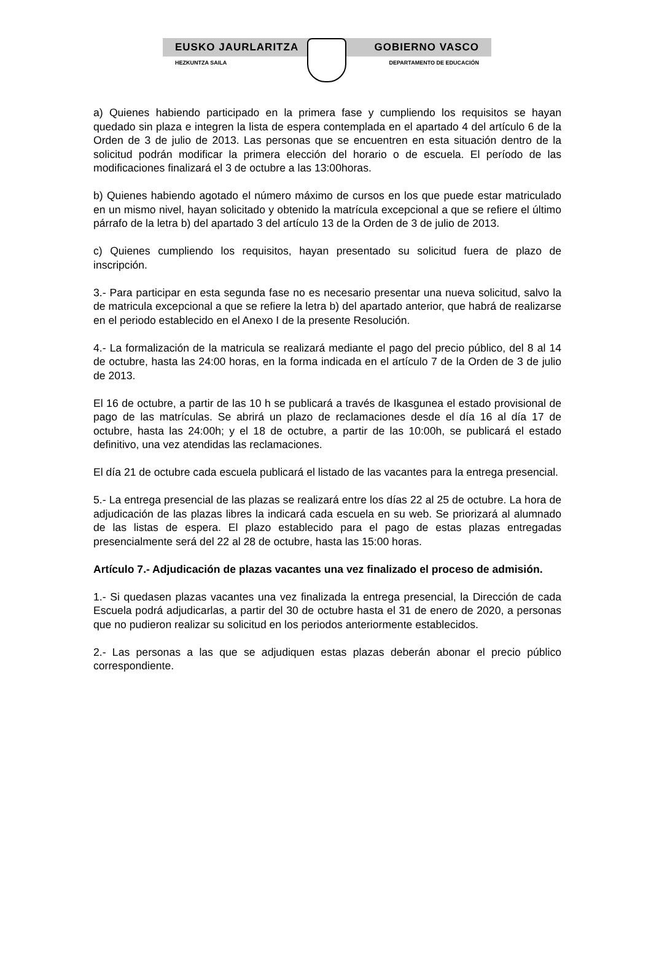EUSKO JAURLARITZA GOBIERNO VASCO
HEZKUNTZA SAILA DEPARTAMENTO DE EDUCACIÓN
a) Quienes habiendo participado en la primera fase y cumpliendo los requisitos se hayan quedado sin plaza e integren la lista de espera contemplada en el apartado 4 del artículo 6 de la Orden de 3 de julio de 2013. Las personas que se encuentren en esta situación dentro de la solicitud podrán modificar la primera elección del horario o de escuela. El período de las modificaciones finalizará el 3 de octubre a las 13:00horas.
b) Quienes habiendo agotado el número máximo de cursos en los que puede estar matriculado en un mismo nivel, hayan solicitado y obtenido la matrícula excepcional a que se refiere el último párrafo de la letra b) del apartado 3 del artículo 13 de la Orden de 3 de julio de 2013.
c) Quienes cumpliendo los requisitos, hayan presentado su solicitud fuera de plazo de inscripción.
3.- Para participar en esta segunda fase no es necesario presentar una nueva solicitud, salvo la de matricula excepcional a que se refiere la letra b) del apartado anterior, que habrá de realizarse en el periodo establecido en el Anexo I de la presente Resolución.
4.- La formalización de la matricula se realizará mediante el pago del precio público, del 8 al 14 de octubre, hasta las 24:00 horas, en la forma indicada en el artículo 7 de la Orden de 3 de julio de 2013.
El 16 de octubre, a partir de las 10 h se publicará a través de Ikasgunea el estado provisional de pago de las matrículas. Se abrirá un plazo de reclamaciones desde el día 16 al día 17 de octubre, hasta las 24:00h; y el 18 de octubre, a partir de las 10:00h, se publicará el estado definitivo, una vez atendidas las reclamaciones.
El día 21 de octubre cada escuela publicará el listado de las vacantes para la entrega presencial.
5.- La entrega presencial de las plazas se realizará entre los días 22 al 25 de octubre. La hora de adjudicación de las plazas libres la indicará cada escuela en su web. Se priorizará al alumnado de las listas de espera. El plazo establecido para el pago de estas plazas entregadas presencialmente será del 22 al 28 de octubre, hasta las 15:00 horas.
Artículo 7.- Adjudicación de plazas vacantes una vez finalizado el proceso de admisión.
1.- Si quedasen plazas vacantes una vez finalizada la entrega presencial, la Dirección de cada Escuela podrá adjudicarlas, a partir del 30 de octubre hasta el 31 de enero de 2020, a personas que no pudieron realizar su solicitud en los periodos anteriormente establecidos.
2.- Las personas a las que se adjudiquen estas plazas deberán abonar el precio público correspondiente.